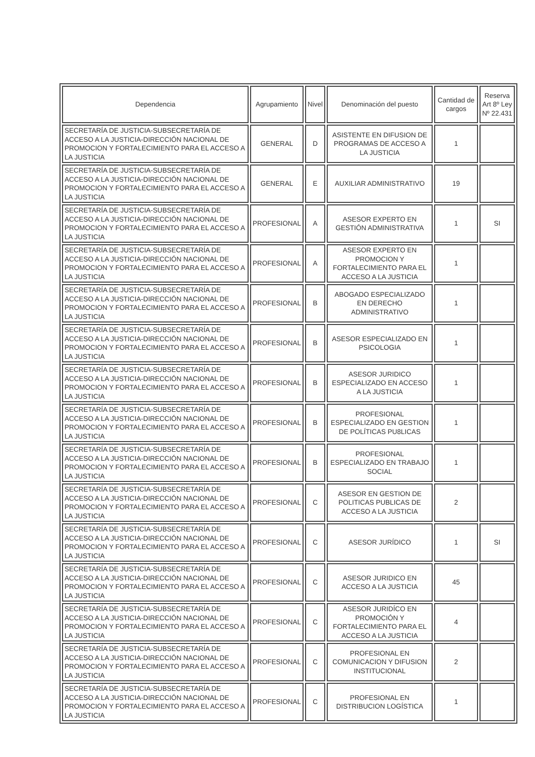| Dependencia | Agrupamiento | Nivel | Denominación del puesto | Cantidad de cargos | Reserva Art 8º Ley Nº 22.431 |
| --- | --- | --- | --- | --- | --- |
| SECRETARÍA DE JUSTICIA-SUBSECRETARÍA DE ACCESO A LA JUSTICIA-DIRECCIÓN NACIONAL DE PROMOCION Y FORTALECIMIENTO PARA EL ACCESO A LA JUSTICIA | GENERAL | D | ASISTENTE EN DIFUSION DE PROGRAMAS DE ACCESO A LA JUSTICIA | 1 | |
| SECRETARÍA DE JUSTICIA-SUBSECRETARÍA DE ACCESO A LA JUSTICIA-DIRECCIÓN NACIONAL DE PROMOCION Y FORTALECIMIENTO PARA EL ACCESO A LA JUSTICIA | GENERAL | E | AUXILIAR ADMINISTRATIVO | 19 | |
| SECRETARÍA DE JUSTICIA-SUBSECRETARÍA DE ACCESO A LA JUSTICIA-DIRECCIÓN NACIONAL DE PROMOCION Y FORTALECIMIENTO PARA EL ACCESO A LA JUSTICIA | PROFESIONAL | A | ASESOR EXPERTO EN GESTIÓN ADMINISTRATIVA | 1 | SI |
| SECRETARÍA DE JUSTICIA-SUBSECRETARÍA DE ACCESO A LA JUSTICIA-DIRECCIÓN NACIONAL DE PROMOCION Y FORTALECIMIENTO PARA EL ACCESO A LA JUSTICIA | PROFESIONAL | A | ASESOR EXPERTO EN PROMOCION Y FORTALECIMIENTO PARA EL ACCESO A LA JUSTICIA | 1 | |
| SECRETARÍA DE JUSTICIA-SUBSECRETARÍA DE ACCESO A LA JUSTICIA-DIRECCIÓN NACIONAL DE PROMOCION Y FORTALECIMIENTO PARA EL ACCESO A LA JUSTICIA | PROFESIONAL | B | ABOGADO ESPECIALIZADO EN DERECHO ADMINISTRATIVO | 1 | |
| SECRETARÍA DE JUSTICIA-SUBSECRETARÍA DE ACCESO A LA JUSTICIA-DIRECCIÓN NACIONAL DE PROMOCION Y FORTALECIMIENTO PARA EL ACCESO A LA JUSTICIA | PROFESIONAL | B | ASESOR ESPECIALIZADO EN PSICOLOGIA | 1 | |
| SECRETARÍA DE JUSTICIA-SUBSECRETARÍA DE ACCESO A LA JUSTICIA-DIRECCIÓN NACIONAL DE PROMOCION Y FORTALECIMIENTO PARA EL ACCESO A LA JUSTICIA | PROFESIONAL | B | ASESOR JURIDICO ESPECIALIZADO EN ACCESO A LA JUSTICIA | 1 | |
| SECRETARÍA DE JUSTICIA-SUBSECRETARÍA DE ACCESO A LA JUSTICIA-DIRECCIÓN NACIONAL DE PROMOCION Y FORTALECIMIENTO PARA EL ACCESO A LA JUSTICIA | PROFESIONAL | B | PROFESIONAL ESPECIALIZADO EN GESTION DE POLÍTICAS PU8LICAS | 1 | |
| SECRETARÍA DE JUSTICIA-SUBSECRETARÍA DE ACCESO A LA JUSTICIA-DIRECCIÓN NACIONAL DE PROMOCION Y FORTALECIMIENTO PARA EL ACCESO A LA JUSTICIA | PROFESIONAL | B | PROFESIONAL ESPECIALIZADO EN TRABAJO SOCIAL | 1 | |
| SECRETARÍA DE JUSTICIA-SUBSECRETARÍA DE ACCESO A LA JUSTICIA-DIRECCIÓN NACIONAL DE PROMOCION Y FORTALECIMIENTO PARA EL ACCESO A LA JUSTICIA | PROFESIONAL | C | ASESOR EN GESTION DE POLITICAS PUBLICAS DE ACCESO A LA JUSTICIA | 2 | |
| SECRETARÍA DE JUSTICIA-SUBSECRETARÍA DE ACCESO A LA JUSTICIA-DIRECCIÓN NACIONAL DE PROMOCION Y FORTALECIMIENTO PARA EL ACCESO A LA JUSTICIA | PROFESIONAL | C | ASESOR JURÍDICO | 1 | SI |
| SECRETARÍA DE JUSTICIA-SUBSECRETARÍA DE ACCESO A LA JUSTICIA-DIRECCIÓN NACIONAL DE PROMOCION Y FORTALECIMIENTO PARA EL ACCESO A LA JUSTICIA | PROFESIONAL | C | ASESOR JURIDICO EN ACCESO A LA JUSTICIA | 45 | |
| SECRETARÍA DE JUSTICIA-SUBSECRETARÍA DE ACCESO A LA JUSTICIA-DIRECCIÓN NACIONAL DE PROMOCION Y FORTALECIMIENTO PARA EL ACCESO A LA JUSTICIA | PROFESIONAL | C | ASESOR JURIDÍCO EN PROMOCIÓN Y FORTALECIMIENTO PARA EL ACCESO A LA JUSTICIA | 4 | |
| SECRETARÍA DE JUSTICIA-SUBSECRETARÍA DE ACCESO A LA JUSTICIA-DIRECCIÓN NACIONAL DE PROMOCION Y FORTALECIMIENTO PARA EL ACCESO A LA JUSTICIA | PROFESIONAL | C | PROFESIONAL EN COMUNICACION Y DIFUSION INSTITUCIONAL | 2 | |
| SECRETARÍA DE JUSTICIA-SUBSECRETARÍA DE ACCESO A LA JUSTICIA-DIRECCIÓN NACIONAL DE PROMOCION Y FORTALECIMIENTO PARA EL ACCESO A LA JUSTICIA | PROFESIONAL | C | PROFESIONAL EN DISTRIBUCION LOGÍSTICA | 1 | |